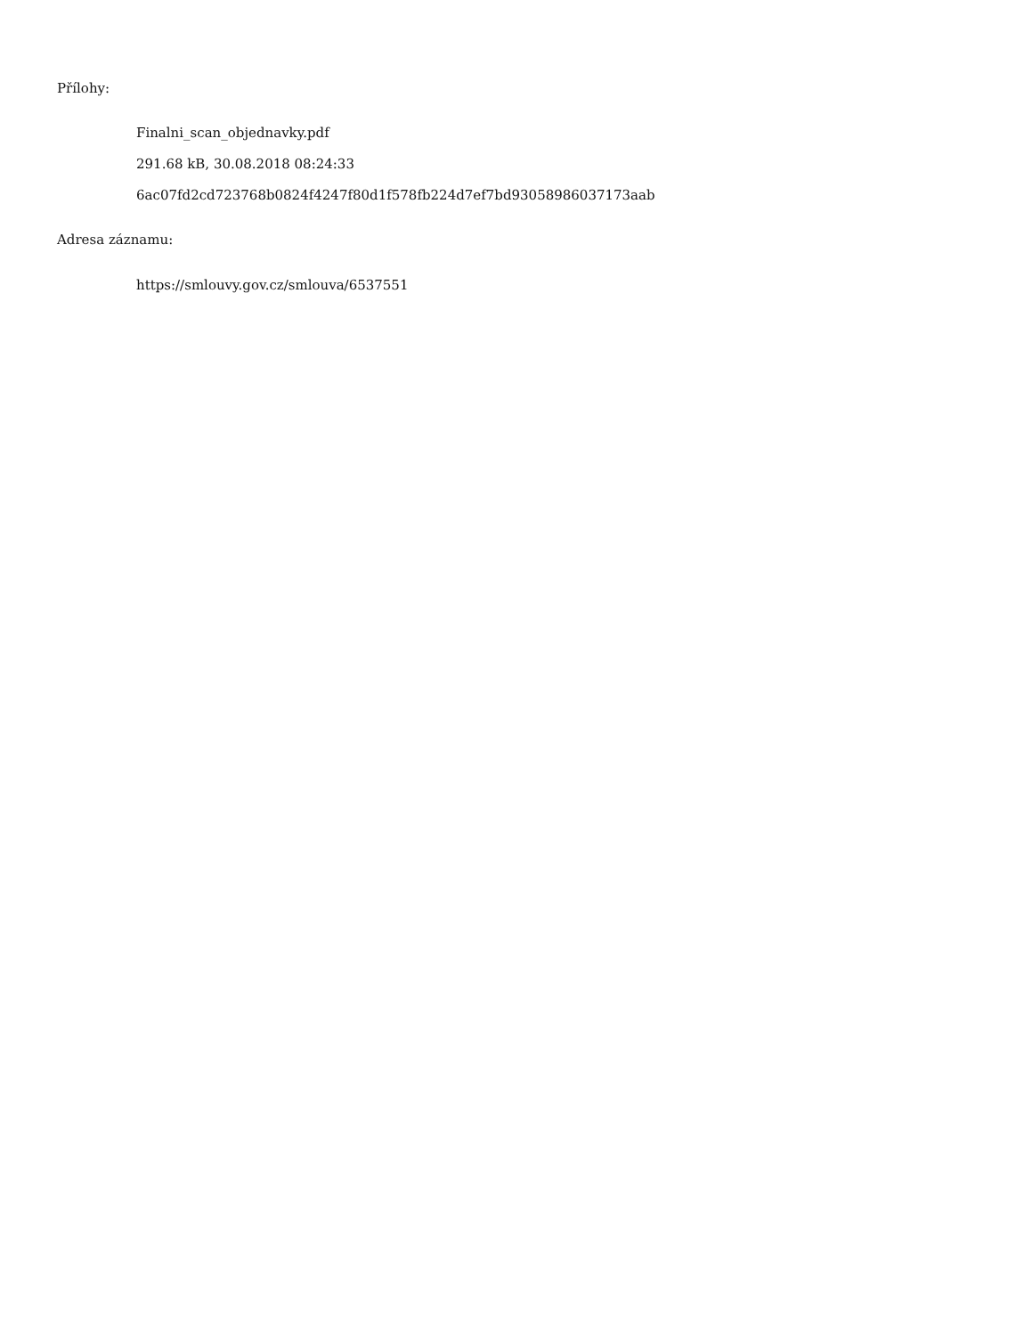Přílohy:
Finalni_scan_objednavky.pdf
291.68 kB, 30.08.2018 08:24:33
6ac07fd2cd723768b0824f4247f80d1f578fb224d7ef7bd93058986037173aab
Adresa záznamu:
https://smlouvy.gov.cz/smlouva/6537551